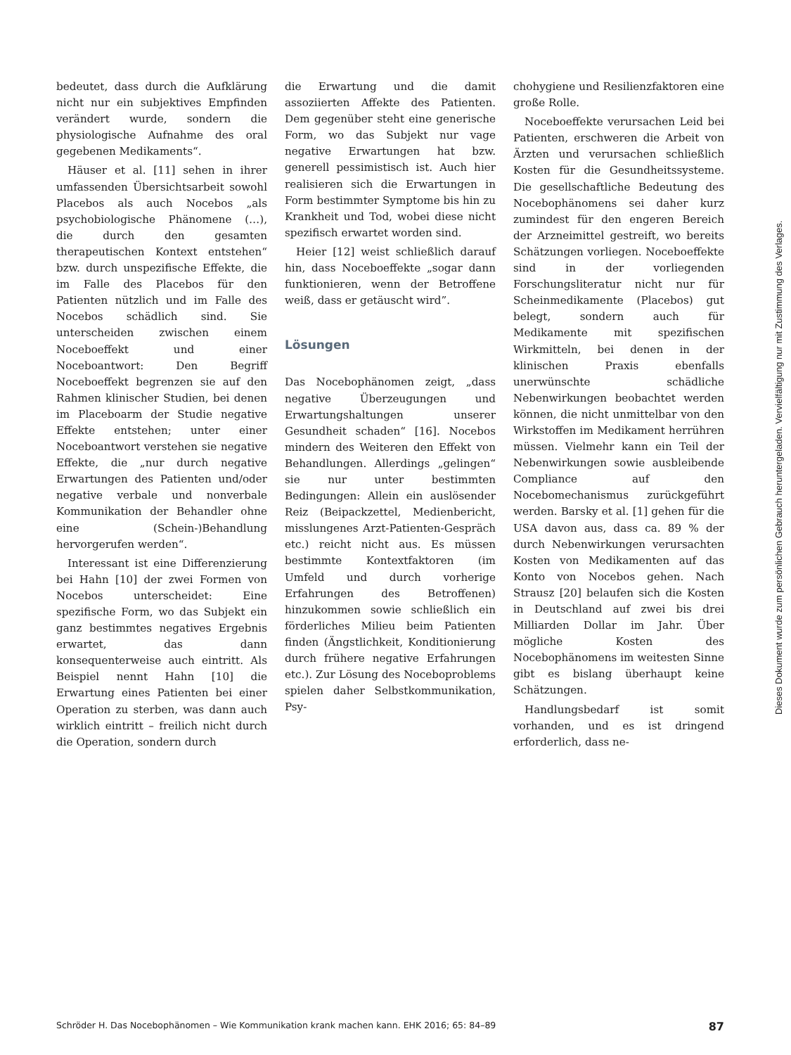bedeutet, dass durch die Aufklärung nicht nur ein subjektives Empfinden verändert wurde, sondern die physiologische Aufnahme des oral gegebenen Medikaments“.
Häuser et al. [11] sehen in ihrer umfassenden Übersichtsarbeit sowohl Placebos als auch Nocebos „als psychobiologische Phänomene (…), die durch den gesamten therapeutischen Kontext entstehen“ bzw. durch unspezifische Effekte, die im Falle des Placebos für den Patienten nützlich und im Falle des Nocebos schädlich sind. Sie unterscheiden zwischen einem Noceboeffekt und einer Noceboantwort: Den Begriff Noceboeffekt begrenzen sie auf den Rahmen klinischer Studien, bei denen im Placeboarm der Studie negative Effekte entstehen; unter einer Noceboantwort verstehen sie negative Effekte, die „nur durch negative Erwartungen des Patienten und/oder negative verbale und nonverbale Kommunikation der Behandler ohne eine (Schein-)Behandlung hervorgerufen werden“.
Interessant ist eine Differenzierung bei Hahn [10] der zwei Formen von Nocebos unterscheidet: Eine spezifische Form, wo das Subjekt ein ganz bestimmtes negatives Ergebnis erwartet, das dann konsequenterweise auch eintritt. Als Beispiel nennt Hahn [10] die Erwartung eines Patienten bei einer Operation zu sterben, was dann auch wirklich eintritt – freilich nicht durch die Operation, sondern durch
die Erwartung und die damit assoziierten Affekte des Patienten. Dem gegenüber steht eine generische Form, wo das Subjekt nur vage negative Erwartungen hat bzw. generell pessimistisch ist. Auch hier realisieren sich die Erwartungen in Form bestimmter Symptome bis hin zu Krankheit und Tod, wobei diese nicht spezifisch erwartet worden sind.
Heier [12] weist schließlich darauf hin, dass Noceboeffekte „sogar dann funktionieren, wenn der Betroffene weiß, dass er getäuscht wird”.
Lösungen
Das Nocebophänomen zeigt, „dass negative Überzeugungen und Erwartungshaltungen unserer Gesundheit schaden“ [16]. Nocebos mindern des Weiteren den Effekt von Behandlungen. Allerdings „gelingen“ sie nur unter bestimmten Bedingungen: Allein ein auslösender Reiz (Beipackzettel, Medienbericht, misslungenes Arzt-Patienten-Gespräch etc.) reicht nicht aus. Es müssen bestimmte Kontextfaktoren (im Umfeld und durch vorherige Erfahrungen des Betroffenen) hinzukommen sowie schließlich ein förderliches Milieu beim Patienten finden (Ängstlichkeit, Konditionierung durch frühere negative Erfahrungen etc.). Zur Lösung des Noceboproblems spielen daher Selbstkommunikation, Psy-
chohygiene und Resilienzfaktoren eine große Rolle.
Noceboeffekte verursachen Leid bei Patienten, erschweren die Arbeit von Ärzten und verursachen schließlich Kosten für die Gesundheitssysteme. Die gesellschaftliche Bedeutung des Nocebophänomens sei daher kurz zumindest für den engeren Bereich der Arzneimittel gestreift, wo bereits Schätzungen vorliegen. Noceboeffekte sind in der vorliegenden Forschungsliteratur nicht nur für Scheinmedikamente (Placebos) gut belegt, sondern auch für Medikamente mit spezifischen Wirkmitteln, bei denen in der klinischen Praxis ebenfalls unerwünschte schädliche Nebenwirkungen beobachtet werden können, die nicht unmittelbar von den Wirkstoffen im Medikament herrühren müssen. Vielmehr kann ein Teil der Nebenwirkungen sowie ausbleibende Compliance auf den Nocebomechanismus zurückgeführt werden. Barsky et al. [1] gehen für die USA davon aus, dass ca. 89 % der durch Nebenwirkungen verursachten Kosten von Medikamenten auf das Konto von Nocebos gehen. Nach Strausz [20] belaufen sich die Kosten in Deutschland auf zwei bis drei Milliarden Dollar im Jahr. Über mögliche Kosten des Nocebophänomens im weitesten Sinne gibt es bislang überhaupt keine Schätzungen.
Handlungsbedarf ist somit vorhanden, und es ist dringend erforderlich, dass ne-
Dieses Dokument wurde zum persönlichen Gebrauch heruntergeladen. Vervielfältigung nur mit Zustimmung des Verlages.
Schröder H. Das Nocebophänomen – Wie Kommunikation krank machen kann. EHK 2016; 65: 84–89 87